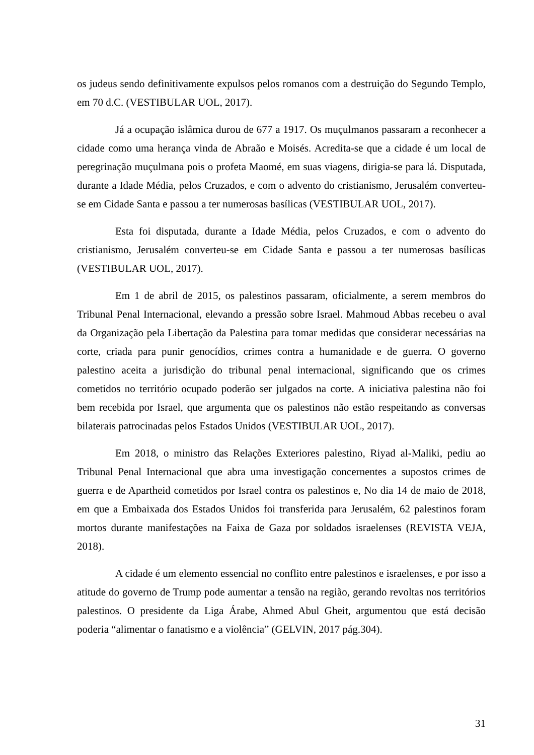os judeus sendo definitivamente expulsos pelos romanos com a destruição do Segundo Templo, em 70 d.C. (VESTIBULAR UOL, 2017).
Já a ocupação islâmica durou de 677 a 1917. Os muçulmanos passaram a reconhecer a cidade como uma herança vinda de Abraão e Moisés. Acredita-se que a cidade é um local de peregrinação muçulmana pois o profeta Maomé, em suas viagens, dirigia-se para lá. Disputada, durante a Idade Média, pelos Cruzados, e com o advento do cristianismo, Jerusalém converteu-se em Cidade Santa e passou a ter numerosas basílicas (VESTIBULAR UOL, 2017).
Esta foi disputada, durante a Idade Média, pelos Cruzados, e com o advento do cristianismo, Jerusalém converteu-se em Cidade Santa e passou a ter numerosas basílicas (VESTIBULAR UOL, 2017).
Em 1 de abril de 2015, os palestinos passaram, oficialmente, a serem membros do Tribunal Penal Internacional, elevando a pressão sobre Israel. Mahmoud Abbas recebeu o aval da Organização pela Libertação da Palestina para tomar medidas que considerar necessárias na corte, criada para punir genocídios, crimes contra a humanidade e de guerra. O governo palestino aceita a jurisdição do tribunal penal internacional, significando que os crimes cometidos no território ocupado poderão ser julgados na corte. A iniciativa palestina não foi bem recebida por Israel, que argumenta que os palestinos não estão respeitando as conversas bilaterais patrocinadas pelos Estados Unidos (VESTIBULAR UOL, 2017).
Em 2018, o ministro das Relações Exteriores palestino, Riyad al-Maliki, pediu ao Tribunal Penal Internacional que abra uma investigação concernentes a supostos crimes de guerra e de Apartheid cometidos por Israel contra os palestinos e, No dia 14 de maio de 2018, em que a Embaixada dos Estados Unidos foi transferida para Jerusalém, 62 palestinos foram mortos durante manifestações na Faixa de Gaza por soldados israelenses (REVISTA VEJA, 2018).
A cidade é um elemento essencial no conflito entre palestinos e israelenses, e por isso a atitude do governo de Trump pode aumentar a tensão na região, gerando revoltas nos territórios palestinos. O presidente da Liga Árabe, Ahmed Abul Gheit, argumentou que está decisão poderia “alimentar o fanatismo e a violência” (GELVIN, 2017 pág.304).
31